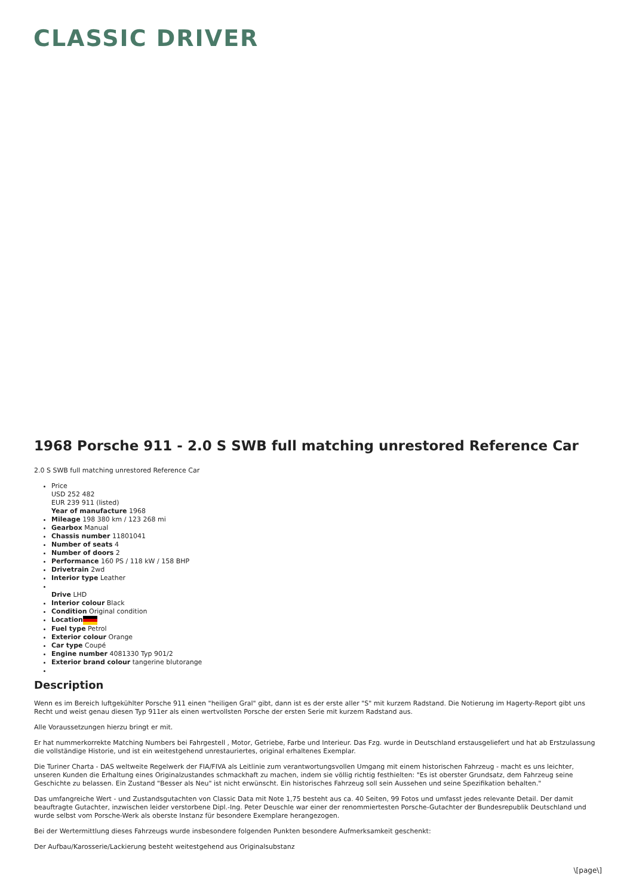CLASSIC DRIVER
1968 Porsche 911 - 2.0 S SWB full matching unrestored Reference Car
2.0 S SWB full matching unrestored Reference Car
Price
USD 252 482
EUR 239 911 (listed)
Year of manufacture 1968
Mileage 198 380 km / 123 268 mi
Gearbox Manual
Chassis number 11801041
Number of seats 4
Number of doors 2
Performance 160 PS / 118 kW / 158 BHP
Drivetrain 2wd
Interior type Leather
Drive LHD
Interior colour Black
Condition Original condition
Location
Fuel type Petrol
Exterior colour Orange
Car type Coupé
Engine number 4081330 Typ 901/2
Exterior brand colour tangerine blutorange
Description
Wenn es im Bereich luftgekühlter Porsche 911 einen "heiligen Gral" gibt, dann ist es der erste aller "S" mit kurzem Radstand. Die Notierung im Hagerty-Report gibt uns Recht und weist genau diesen Typ 911er als einen wertvollsten Porsche der ersten Serie mit kurzem Radstand aus.
Alle Voraussetzungen hierzu bringt er mit.
Er hat nummerkorrekte Matching Numbers bei Fahrgestell , Motor, Getriebe, Farbe und Interieur. Das Fzg. wurde in Deutschland erstausgeliefert und hat ab Erstzulassung die vollständige Historie, und ist ein weitestgehend unrestauriertes, original erhaltenes Exemplar.
Die Turiner Charta - DAS weltweite Regelwerk der FIA/FIVA als Leitlinie zum verantwortungsvollen Umgang mit einem historischen Fahrzeug - macht es uns leichter, unseren Kunden die Erhaltung eines Originalzustandes schmackhaft zu machen, indem sie völlig richtig festhielten: "Es ist oberster Grundsatz, dem Fahrzeug seine Geschichte zu belassen. Ein Zustand "Besser als Neu" ist nicht erwünscht. Ein historisches Fahrzeug soll sein Aussehen und seine Spezifikation behalten."
Das umfangreiche Wert - und Zustandsgutachten von Classic Data mit Note 1,75 besteht aus ca. 40 Seiten, 99 Fotos und umfasst jedes relevante Detail. Der damit beauftragte Gutachter, inzwischen leider verstorbene Dipl.-Ing. Peter Deuschle war einer der renommiertesten Porsche-Gutachter der Bundesrepublik Deutschland und wurde selbst vom Porsche-Werk als oberste Instanz für besondere Exemplare herangezogen.
Bei der Wertermittlung dieses Fahrzeugs wurde insbesondere folgenden Punkten besondere Aufmerksamkeit geschenkt:
Der Aufbau/Karosserie/Lackierung besteht weitestgehend aus Originalsubstanz
\[page\]